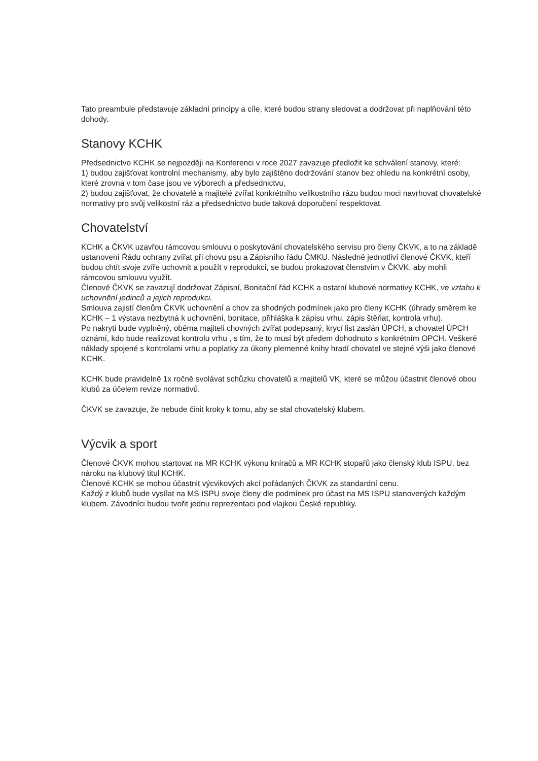Tato preambule představuje základní principy a cíle, které budou strany sledovat a dodržovat při naplňování této dohody.
Stanovy KCHK
Předsednictvo KCHK se nejpozději na Konferenci v roce 2027 zavazuje předložit ke schválení stanovy, které:
1) budou zajišťovat kontrolní mechanismy, aby bylo zajištěno dodržování stanov bez ohledu na konkrétní osoby, které zrovna v tom čase jsou ve výborech a předsednictvu,
2) budou zajišťovat, že chovatelé a majitelé zvířat konkrétního velikostního rázu budou moci navrhovat chovatelské normativy pro svůj velikostní ráz a předsednictvo bude taková doporučení respektovat.
Chovatelství
KCHK a ČKVK uzavřou rámcovou smlouvu o poskytování chovatelského servisu pro členy ČKVK, a to na základě ustanovení Řádu ochrany zvířat při chovu psu a Zápisního řádu ČMKU. Následně jednotliví členové ČKVK, kteří budou chtít svoje zvíře uchovnit a použít v reprodukci, se budou prokazovat členstvím v ČKVK, aby mohli rámcovou smlouvu využít.
Členové ČKVK se zavazují dodržovat Zápisní, Bonitační řád KCHK a ostatní klubové normativy KCHK, ve vztahu k uchovnění jedinců a jejich reprodukci.
Smlouva zajistí členům ČKVK uchovnění a chov za shodných podmínek jako pro členy KCHK (úhrady směrem ke KCHK – 1 výstava nezbytná k uchovnění, bonitace, přihláška k zápisu vrhu, zápis štěňat, kontrola vrhu).
Po nakrytí bude vyplněný, oběma majiteli chovných zvířat podepsaný, krycí list zaslán ÚPCH, a chovatel ÚPCH oznámí, kdo bude realizovat kontrolu vrhu , s tím, že to musí být předem dohodnuto s konkrétním OPCH. Veškeré náklady spojené s kontrolami vrhu a poplatky za úkony plemenné knihy hradí chovatel ve stejné výši jako členové KCHK.
KCHK bude pravidelně 1x ročně svolávat schůzku chovatelů a majitelů VK, které se můžou účastnit členové obou klubů za účelem revize normativů.
ČKVK se zavazuje, že nebude činit kroky k tomu, aby se stal chovatelský klubem.
Výcvik a sport
Členové ČKVK mohou startovat na MR KCHK výkonu kníračů a MR KCHK stopařů jako členský klub ISPU, bez nároku na klubový titul KCHK.
Členové KCHK se mohou účastnit výcvikových akcí pořádaných ČKVK za standardní cenu.
Každý z klubů bude vysílat na MS ISPU svoje členy dle podmínek pro účast na MS ISPU stanovených každým klubem. Závodníci budou tvořit jednu reprezentaci pod vlajkou České republiky.